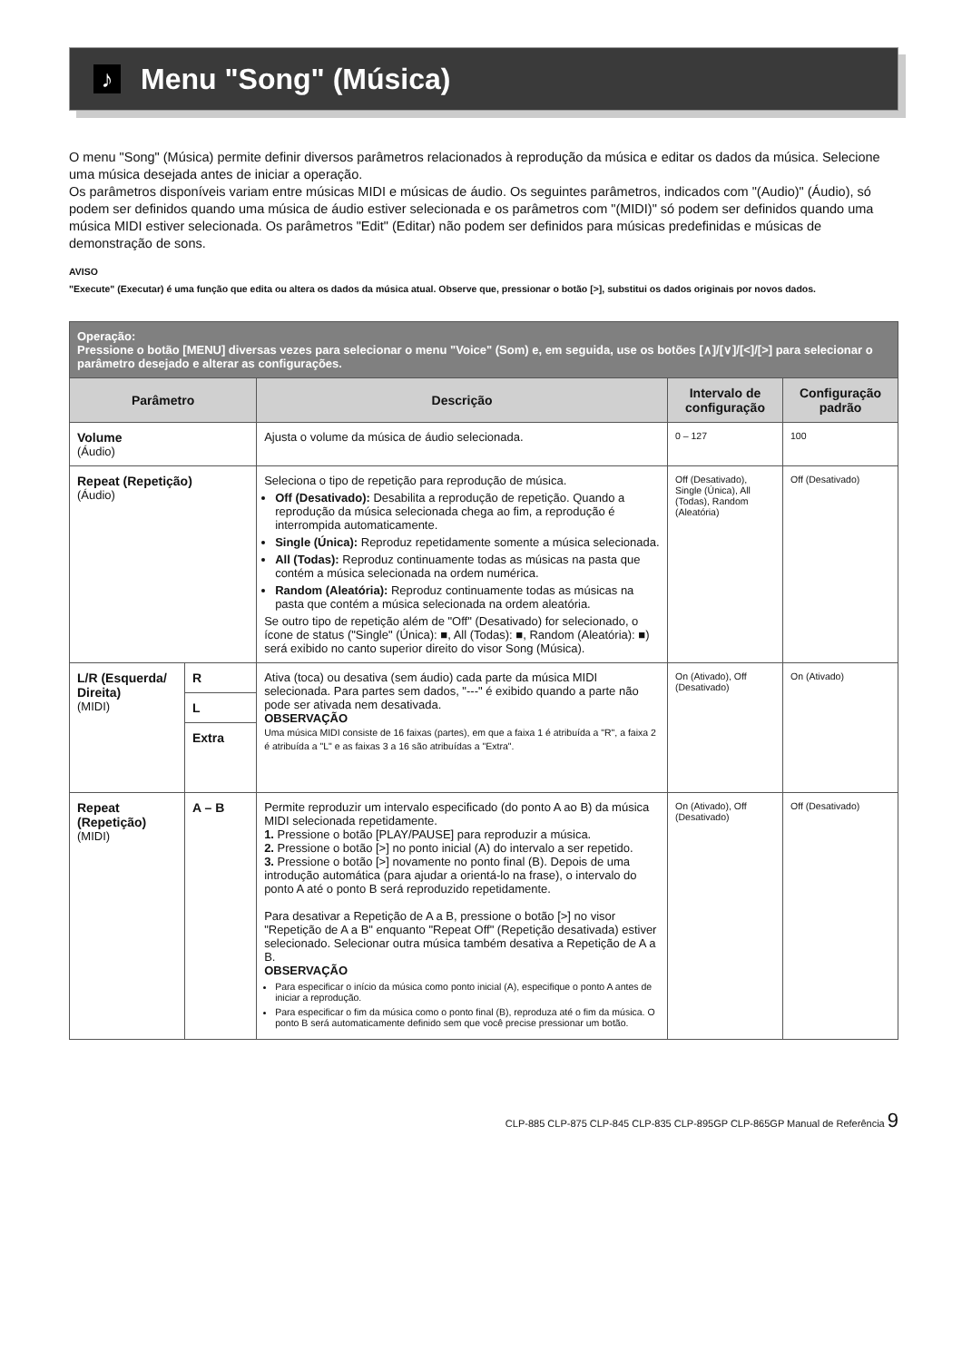♪
Menu "Song" (Música)
O menu "Song" (Música) permite definir diversos parâmetros relacionados à reprodução da música e editar os dados da música. Selecione uma música desejada antes de iniciar a operação.
Os parâmetros disponíveis variam entre músicas MIDI e músicas de áudio. Os seguintes parâmetros, indicados com "(Audio)" (Áudio), só podem ser definidos quando uma música de áudio estiver selecionada e os parâmetros com "(MIDI)" só podem ser definidos quando uma música MIDI estiver selecionada. Os parâmetros "Edit" (Editar) não podem ser definidos para músicas predefinidas e músicas de demonstração de sons.
AVISO
"Execute" (Executar) é uma função que edita ou altera os dados da música atual. Observe que, pressionar o botão [>], substitui os dados originais por novos dados.
| Operação: Pressione o botão [MENU] diversas vezes para selecionar o menu "Voice" (Som) e, em seguida, use os botões [∧]/[∨]/[<]/[>] para selecionar o parâmetro desejado e alterar as configurações. | | | | |
| Parâmetro | | Descrição | Intervalo de configuração | Configuração padrão |
| Volume (Áudio) | | Ajusta o volume da música de áudio selecionada. | 0 – 127 | 100 |
| Repeat (Repetição) (Áudio) | | Seleciona o tipo de repetição para reprodução de música. Off (Desativado): Desabilita a reprodução de repetição. Quando a reprodução da música selecionada chega ao fim, a reprodução é interrompida automaticamente. Single (Única): Reproduz repetidamente somente a música selecionada. All (Todas): Reproduz continuamente todas as músicas na pasta que contém a música selecionada na ordem numérica. Random (Aleatória): Reproduz continuamente todas as músicas na pasta que contém a música selecionada na ordem aleatória. Se outro tipo de repetição além de "Off" (Desativado) for selecionado, o ícone de status ("Single" (Única): ■, All (Todas): ■, Random (Aleatória): ■) será exibido no canto superior direito do visor Song (Música). | Off (Desativado), Single (Única), All (Todas), Random (Aleatória) | Off (Desativado) |
| L/R (Esquerda/ Direita) (MIDI) | R | Ativa (toca) ou desativa (sem áudio) cada parte da música MIDI selecionada. Para partes sem dados, "---" é exibido quando a parte não pode ser ativada nem desativada. OBSERVAÇÃO Uma música MIDI consiste de 16 faixas (partes), em que a faixa 1 é atribuída a "R", a faixa 2 é atribuída a "L" e as faixas 3 a 16 são atribuídas a "Extra". | On (Ativado), Off (Desativado) | On (Ativado) |
| | L | | | |
| | Extra | | | |
| Repeat (Repetição) (MIDI) | A – B | Permite reproduzir um intervalo especificado (do ponto A ao B) da música MIDI selecionada repetidamente. 1. Pressione o botão [PLAY/PAUSE] para reproduzir a música. 2. Pressione o botão [>] no ponto inicial (A) do intervalo a ser repetido. 3. Pressione o botão [>] novamente no ponto final (B). Depois de uma introdução automática (para ajudar a orientá-lo na frase), o intervalo do ponto A até o ponto B será reproduzido repetidamente. Para desativar a Repetição de A a B, pressione o botão [>] no visor "Repetição de A a B" enquanto "Repeat Off" (Repetição desativada) estiver selecionado. Selecionar outra música também desativa a Repetição de A a B. OBSERVAÇÃO Para especificar o início da música como ponto inicial (A), especifique o ponto A antes de iniciar a reprodução. Para especificar o fim da música como o ponto final (B), reproduza até o fim da música. O ponto B será automaticamente definido sem que você precise pressionar um botão. | On (Ativado), Off (Desativado) | Off (Desativado) |
CLP-885 CLP-875 CLP-845 CLP-835 CLP-895GP CLP-865GP Manual de Referência 9